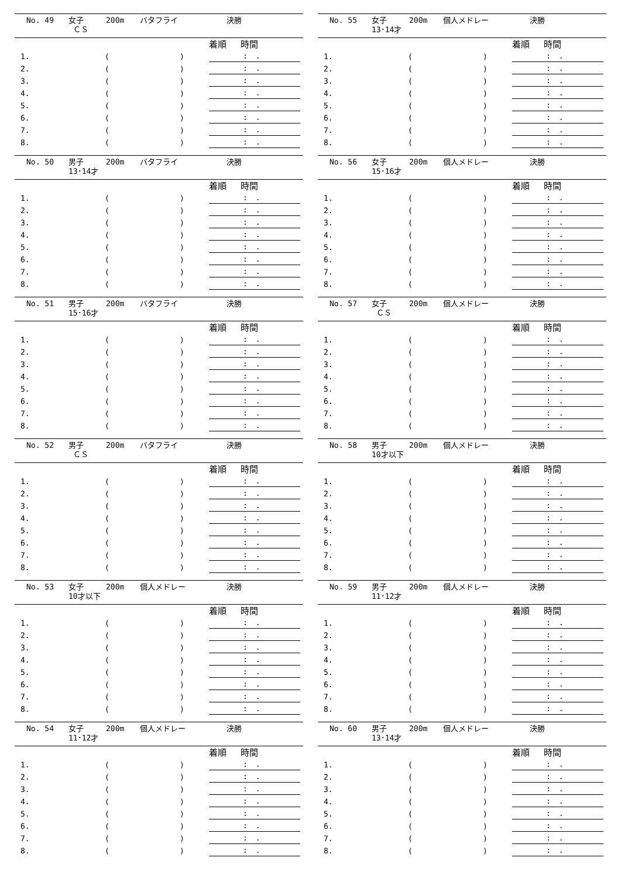No. 49 女子
ＣＳ 200m バタフライ 決勝
| | | | 着順 時間 | |
| --- | --- | --- | --- | --- |
| 1. | ( | ) | : . | |
| 2. | ( | ) | : . | |
| 3. | ( | ) | : . | |
| 4. | ( | ) | : . | |
| 5. | ( | ) | : . | |
| 6. | ( | ) | : . | |
| 7. | ( | ) | : . | |
| 8. | ( | ) | : . | |
No. 50 男子
13･14才 200m バタフライ 決勝
| | | | 着順 時間 | |
| --- | --- | --- | --- | --- |
| 1. | ( | ) | : . | |
| 2. | ( | ) | : . | |
| 3. | ( | ) | : . | |
| 4. | ( | ) | : . | |
| 5. | ( | ) | : . | |
| 6. | ( | ) | : . | |
| 7. | ( | ) | : . | |
| 8. | ( | ) | : . | |
No. 51 男子
15･16才 200m バタフライ 決勝
| | | | 着順 時間 | |
| --- | --- | --- | --- | --- |
| 1. | ( | ) | : . | |
| 2. | ( | ) | : . | |
| 3. | ( | ) | : . | |
| 4. | ( | ) | : . | |
| 5. | ( | ) | : . | |
| 6. | ( | ) | : . | |
| 7. | ( | ) | : . | |
| 8. | ( | ) | : . | |
No. 52 男子
ＣＳ 200m バタフライ 決勝
| | | | 着順 時間 | |
| --- | --- | --- | --- | --- |
| 1. | ( | ) | : . | |
| 2. | ( | ) | : . | |
| 3. | ( | ) | : . | |
| 4. | ( | ) | : . | |
| 5. | ( | ) | : . | |
| 6. | ( | ) | : . | |
| 7. | ( | ) | : . | |
| 8. | ( | ) | : . | |
No. 53 女子
10才以下 200m 個人メドレー 決勝
| | | | 着順 時間 | |
| --- | --- | --- | --- | --- |
| 1. | ( | ) | : . | |
| 2. | ( | ) | : . | |
| 3. | ( | ) | : . | |
| 4. | ( | ) | : . | |
| 5. | ( | ) | : . | |
| 6. | ( | ) | : . | |
| 7. | ( | ) | : . | |
| 8. | ( | ) | : . | |
No. 54 女子
11･12才 200m 個人メドレー 決勝
| | | | 着順 時間 | |
| --- | --- | --- | --- | --- |
| 1. | ( | ) | : . | |
| 2. | ( | ) | : . | |
| 3. | ( | ) | : . | |
| 4. | ( | ) | : . | |
| 5. | ( | ) | : . | |
| 6. | ( | ) | : . | |
| 7. | ( | ) | : . | |
| 8. | ( | ) | : . | |
No. 55 女子
13･14才 200m 個人メドレー 決勝
| | | | 着順 時間 | |
| --- | --- | --- | --- | --- |
| 1. | ( | ) | : . | |
| 2. | ( | ) | : . | |
| 3. | ( | ) | : . | |
| 4. | ( | ) | : . | |
| 5. | ( | ) | : . | |
| 6. | ( | ) | : . | |
| 7. | ( | ) | : . | |
| 8. | ( | ) | : . | |
No. 56 女子
15･16才 200m 個人メドレー 決勝
| | | | 着順 時間 | |
| --- | --- | --- | --- | --- |
| 1. | ( | ) | : . | |
| 2. | ( | ) | : . | |
| 3. | ( | ) | : . | |
| 4. | ( | ) | : . | |
| 5. | ( | ) | : . | |
| 6. | ( | ) | : . | |
| 7. | ( | ) | : . | |
| 8. | ( | ) | : . | |
No. 57 女子
ＣＳ 200m 個人メドレー 決勝
| | | | 着順 時間 | |
| --- | --- | --- | --- | --- |
| 1. | ( | ) | : . | |
| 2. | ( | ) | : . | |
| 3. | ( | ) | : . | |
| 4. | ( | ) | : . | |
| 5. | ( | ) | : . | |
| 6. | ( | ) | : . | |
| 7. | ( | ) | : . | |
| 8. | ( | ) | : . | |
No. 58 男子
10才以下 200m 個人メドレー 決勝
| | | | 着順 時間 | |
| --- | --- | --- | --- | --- |
| 1. | ( | ) | : . | |
| 2. | ( | ) | : . | |
| 3. | ( | ) | : . | |
| 4. | ( | ) | : . | |
| 5. | ( | ) | : . | |
| 6. | ( | ) | : . | |
| 7. | ( | ) | : . | |
| 8. | ( | ) | : . | |
No. 59 男子
11･12才 200m 個人メドレー 決勝
| | | | 着順 時間 | |
| --- | --- | --- | --- | --- |
| 1. | ( | ) | : . | |
| 2. | ( | ) | : . | |
| 3. | ( | ) | : . | |
| 4. | ( | ) | : . | |
| 5. | ( | ) | : . | |
| 6. | ( | ) | : . | |
| 7. | ( | ) | : . | |
| 8. | ( | ) | : . | |
No. 60 男子
13･14才 200m 個人メドレー 決勝
| | | | 着順 時間 | |
| --- | --- | --- | --- | --- |
| 1. | ( | ) | : . | |
| 2. | ( | ) | : . | |
| 3. | ( | ) | : . | |
| 4. | ( | ) | : . | |
| 5. | ( | ) | : . | |
| 6. | ( | ) | : . | |
| 7. | ( | ) | : . | |
| 8. | ( | ) | : . | |